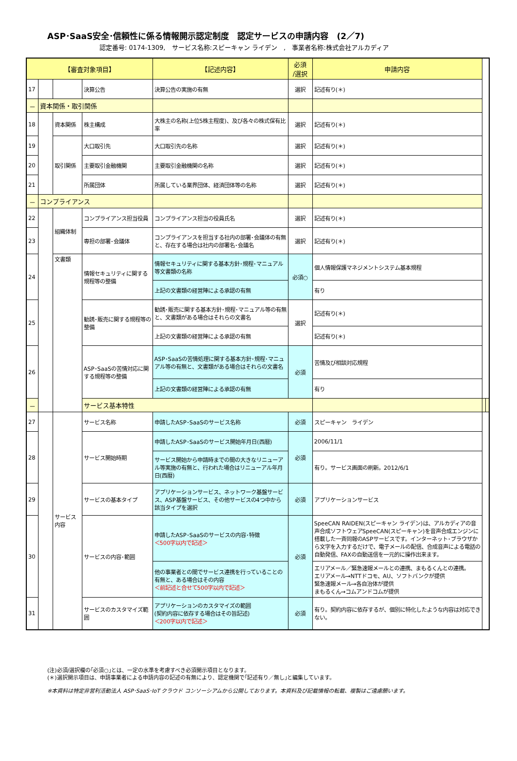ASP･SaaS安全･信頼性に係る情報開示認定制度　認定サービスの申請内容　(2／7)
認定番号: 0174-1309,　サービス名称:スピーキャン ライデン　,　事業者名称:株式会社アルカディア
| 【審査対象項目】 | | | | 【記述内容】 | 必須 /選択 | 申請内容 | | |
| --- | --- | --- | --- | --- | --- | --- | --- | --- |
| 17 | | | 決算公告 | 決算公告の実施の有無 | 選択 | 記述有り(＊) | | |
| － | 資本関係・取引関係 | | | | | | | |
| 18 | | 資本関係 | 株主構成 | 大株主の名称(上位5株主程度)、及び各々の株式保有比率 | 選択 | 記述有り(＊) | | |
| 19 | | 取引関係 | 大口取引先 | 大口取引先の名称 | 選択 | 記述有り(＊) | | |
| 20 | | | 主要取引金融機関 | 主要取引金融機関の名称 | 選択 | 記述有り(＊) | | |
| 21 | | | 所属団体 | 所属している業界団体、経済団体等の名称 | 選択 | 記述有り(＊) | | |
| － | コンプライアンス | | | | | | | |
| 22 | | 組織体制 | コンプライアンス担当役員 | コンプライアンス担当の役員氏名 | 選択 | 記述有り(＊) | | |
| 23 | | | 専担の部署･会議体 | コンプライアンスを担当する社内の部署･会議体の有無と、存在する場合は社内の部署名･会議名 | 選択 | 記述有り(＊) | | |
| 24 | | 文書類 | 情報セキュリティに関する規程等の整備 | 情報セキュリティに関する基本方針･規程･マニュアル等文書類の名称 | 必須○ | 個人情報保護マネジメントシステム基本規程 | | |
| | | | | 上記の文書類の経営陣による承認の有無 | | 有り | | |
| 25 | | | 勧誘･販売に関する規程等の整備 | 勧誘･販売に関する基本方針･規程･マニュアル等の有無と、文書類がある場合はそれらの文書名 | 選択 | 記述有り(＊) | | |
| | | | | 上記の文書類の経営陣による承認の有無 | | 記述有り(＊) | | |
| 26 | | | ASP･SaaSの苦情対応に関する規程等の整備 | ASP･SaaSの苦情処理に関する基本方針･規程･マニュアル等の有無と、文書類がある場合はそれらの文書名 | 必須 | 苦情及び相談対応規程 | | |
| | | | | 上記の文書類の経営陣による承認の有無 | | 有り | | |
| － | | | サービス基本特性 | | | | | |
| 27 | | サービス内容 | サービス名称 | 申請したASP･SaaSのサービス名称 | 必須 | スピーキャン ライデン | | |
| 28 | | | サービス開始時期 | 申請したASP･SaaSのサービス開始年月日(西暦) | 必須 | 2006/11/1 | | |
| | | | | サービス開始から申請時までの間の大きなリニューアル等実施の有無と、行われた場合はリニューアル年月日(西暦) | | 有り。サービス画面の刷新。2012/6/1 | | |
| 29 | | | サービスの基本タイプ | アプリケーションサービス、ネットワーク基盤サービス、ASP基盤サービス、その他サービスの4つ中から該当タイプを選択 | 必須 | アプリケーションサービス | | |
| 30 | | | サービスの内容･範囲 | 申請したASP･SaaSのサービスの内容･特徴 ＜500字以内で記述＞ | 必須 | SpeeCAN RAIDEN(スピーキャン ライデン)は、アルカディアの音声合成ソフトウェアSpeeCAN(スピーキャン)を音声合成エンジンに搭載した一斉同報のASPサービスです。インターネット･ブラウザから文字を入力するだけで、電子メールの配信、合成音声による電話の自動発信、FAXの自動送信を一元的に操作出来ます。 | | |
| | | | | 他の事業者との間でサービス連携を行っていることの有無と、ある場合はその内容 ＜前記述と合せて500字以内で記述＞ | | エリアメール／緊急速報メールとの連携、まもるくんとの連携。 エリアメール→NTTドコモ、AU、ソフトバンクが提供 緊急速報メール→各自治体が提供 まもるくん→コムアンドコムが提供 | | |
| 31 | | | サービスのカスタマイズ範囲 | アプリケーションのカスタマイズの範囲 (契約内容に依存する場合はその旨記述) ＜200字以内で記述＞ | 必須 | 有り。契約内容に依存するが、個別に特化したような内容は対応できない。 | | |
(注)必須/選択欄の｢必須○｣とは、一定の水準を考慮すべき必須開示項目となります。
(＊)選択開示項目は、申請事業者による申請内容の記述の有無により、認定機関で｢記述有り／無し｣と編集しています。
※本資料は特定非営利活動法人 ASP･SaaS･IoT クラウド コンソーシアムから公開しております。本資料及び記載情報の転載、複製はご遠慮願います。